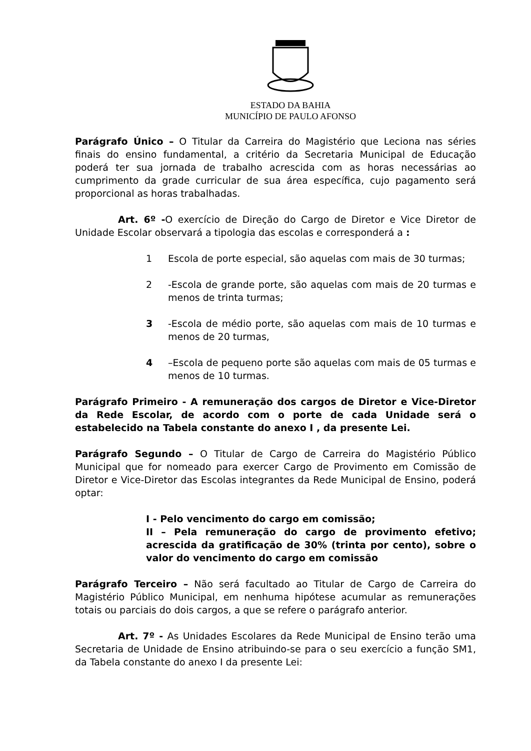ESTADO DA BAHIA
MUNICÍPIO DE PAULO AFONSO
Parágrafo Único – O Titular da Carreira do Magistério que Leciona nas séries finais do ensino fundamental, a critério da Secretaria Municipal de Educação poderá ter sua jornada de trabalho acrescida com as horas necessárias ao cumprimento da grade curricular de sua área específica, cujo pagamento será proporcional as horas trabalhadas.
Art. 6º -O exercício de Direção do Cargo de Diretor e Vice Diretor de Unidade Escolar observará a tipologia das escolas e corresponderá a :
1 Escola de porte especial, são aquelas com mais de 30 turmas;
2 -Escola de grande porte, são aquelas com mais de 20 turmas e menos de trinta turmas;
3 -Escola de médio porte, são aquelas com mais de 10 turmas e menos de 20 turmas,
4 –Escola de pequeno porte são aquelas com mais de 05 turmas e menos de 10 turmas.
Parágrafo Primeiro - A remuneração dos cargos de Diretor e Vice-Diretor da Rede Escolar, de acordo com o porte de cada Unidade será o estabelecido na Tabela constante do anexo I , da presente Lei.
Parágrafo Segundo – O Titular de Cargo de Carreira do Magistério Público Municipal que for nomeado para exercer Cargo de Provimento em Comissão de Diretor e Vice-Diretor das Escolas integrantes da Rede Municipal de Ensino, poderá optar:
I - Pelo vencimento do cargo em comissão;
II – Pela remuneração do cargo de provimento efetivo; acrescida da gratificação de 30% (trinta por cento), sobre o valor do vencimento do cargo em comissão
Parágrafo Terceiro – Não será facultado ao Titular de Cargo de Carreira do Magistério Público Municipal, em nenhuma hipótese acumular as remunerações totais ou parciais do dois cargos, a que se refere o parágrafo anterior.
Art. 7º - As Unidades Escolares da Rede Municipal de Ensino terão uma Secretaria de Unidade de Ensino atribuindo-se para o seu exercício a função SM1, da Tabela constante do anexo I da presente Lei: